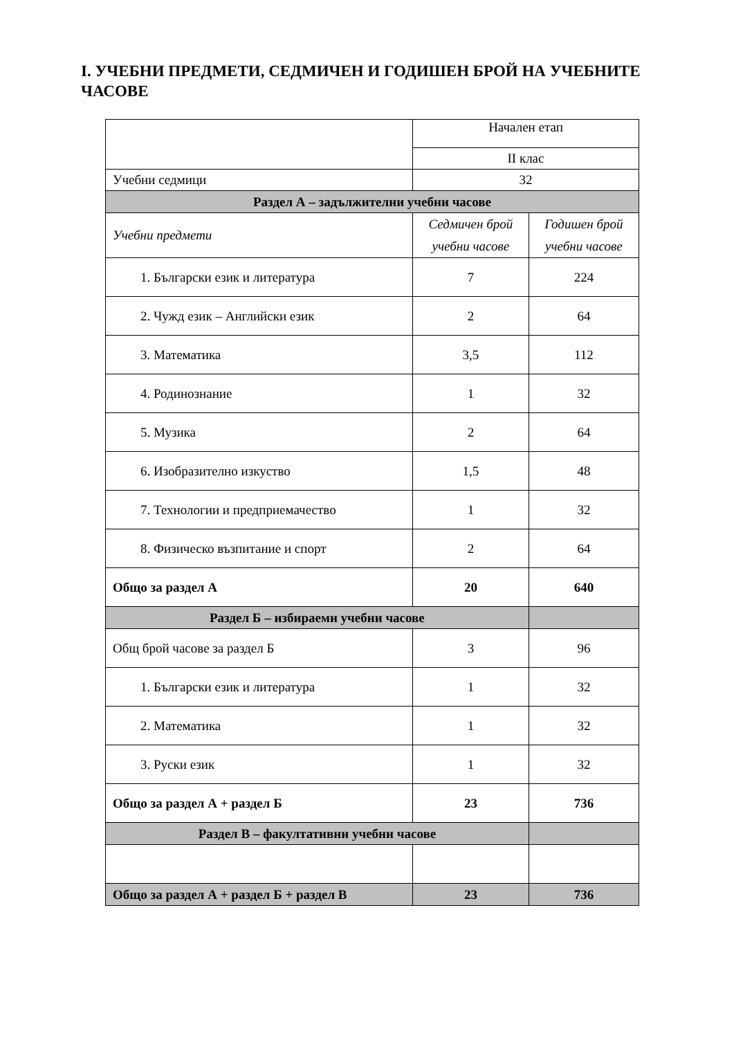I. УЧЕБНИ ПРЕДМЕТИ, СЕДМИЧЕН И ГОДИШЕН БРОЙ НА УЧЕБНИТЕ ЧАСОВЕ
| | Начален етап | |
| | II клас | |
| Учебни седмици | 32 | |
| Раздел А – задължителни учебни часове | | |
| Учебни предмети | Седмичен брой учебни часове | Годишен брой учебни часове |
| 1. Български език и литература | 7 | 224 |
| 2. Чужд език – Английски език | 2 | 64 |
| 3. Математика | 3,5 | 112 |
| 4. Родинознание | 1 | 32 |
| 5. Музика | 2 | 64 |
| 6. Изобразително изкуство | 1,5 | 48 |
| 7. Технологии и предприемачество | 1 | 32 |
| 8. Физическо възпитание и спорт | 2 | 64 |
| Общо за раздел А | 20 | 640 |
| Раздел Б – избираеми учебни часове | | |
| Общ брой часове за раздел Б | 3 | 96 |
| 1. Български език и литература | 1 | 32 |
| 2. Математика | 1 | 32 |
| 3. Руски език | 1 | 32 |
| Общо за раздел А + раздел Б | 23 | 736 |
| Раздел В – факултативни учебни часове | | |
| Общо за раздел А + раздел Б + раздел В | 23 | 736 |